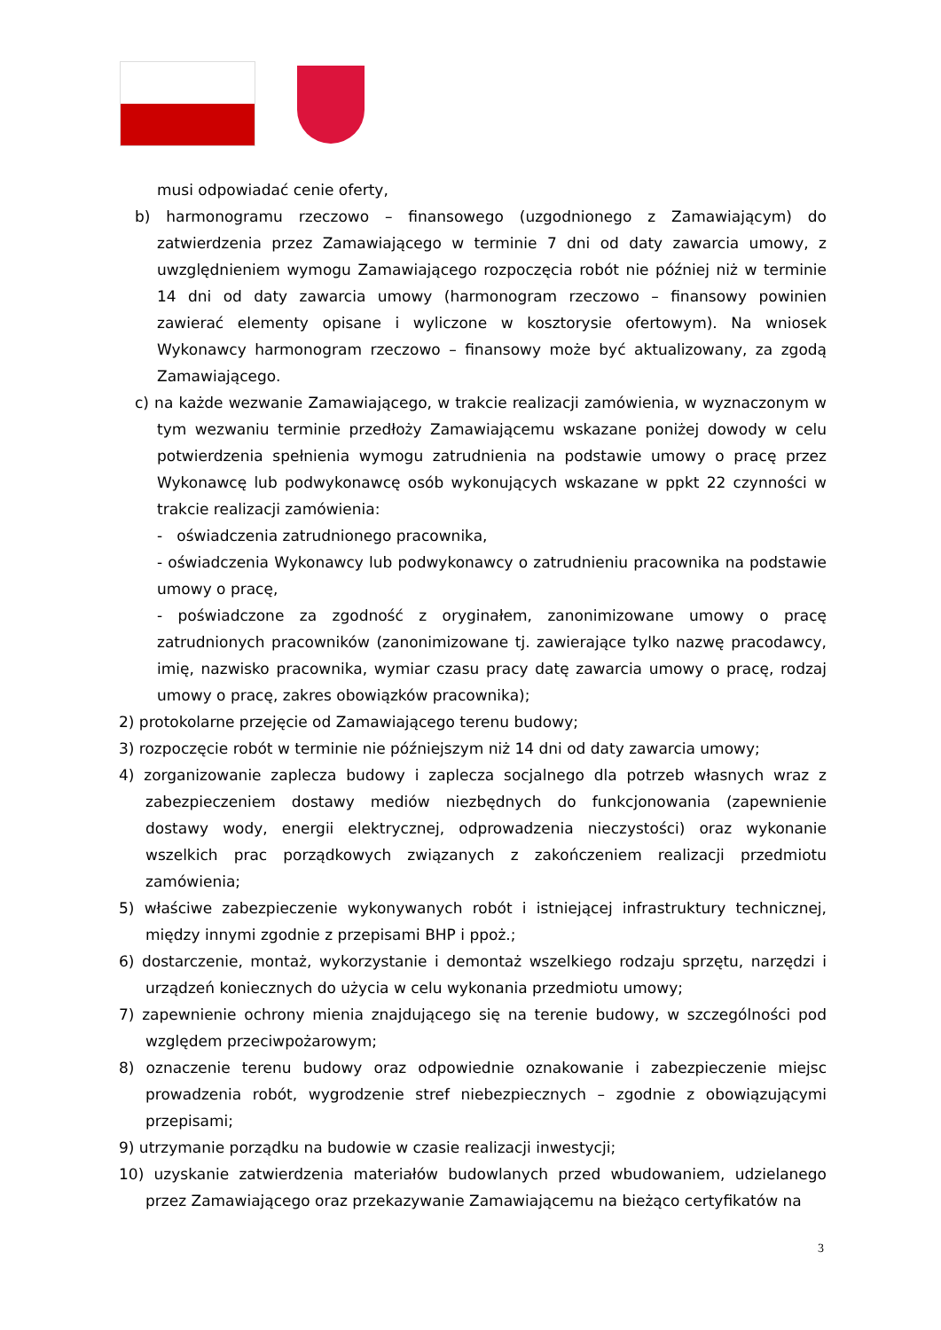musi odpowiadać cenie oferty,
b) harmonogramu rzeczowo – finansowego (uzgodnionego z Zamawiającym) do zatwierdzenia przez Zamawiającego w terminie 7 dni od daty zawarcia umowy, z uwzględnieniem wymogu Zamawiającego rozpoczęcia robót nie później niż w terminie 14 dni od daty zawarcia umowy (harmonogram rzeczowo – finansowy powinien zawierać elementy opisane i wyliczone w kosztorysie ofertowym). Na wniosek Wykonawcy harmonogram rzeczowo – finansowy może być aktualizowany, za zgodą Zamawiającego.
c) na każde wezwanie Zamawiającego, w trakcie realizacji zamówienia, w wyznaczonym w tym wezwaniu terminie przedłoży Zamawiającemu wskazane poniżej dowody w celu potwierdzenia spełnienia wymogu zatrudnienia na podstawie umowy o pracę przez Wykonawcę lub podwykonawcę osób wykonujących wskazane w ppkt 22 czynności w trakcie realizacji zamówienia:
- oświadczenia zatrudnionego pracownika,
- oświadczenia Wykonawcy lub podwykonawcy o zatrudnieniu pracownika na podstawie umowy o pracę,
- poświadczone za zgodność z oryginałem, zanonimizowane umowy o pracę zatrudnionych pracowników (zanonimizowane tj. zawierające tylko nazwę pracodawcy, imię, nazwisko pracownika, wymiar czasu pracy datę zawarcia umowy o pracę, rodzaj umowy o pracę, zakres obowiązków pracownika);
2) protokolarne przejęcie od Zamawiającego terenu budowy;
3) rozpoczęcie robót w terminie nie późniejszym niż 14 dni od daty zawarcia umowy;
4) zorganizowanie zaplecza budowy i zaplecza socjalnego dla potrzeb własnych wraz z zabezpieczeniem dostawy mediów niezbędnych do funkcjonowania (zapewnienie dostawy wody, energii elektrycznej, odprowadzenia nieczystości) oraz wykonanie wszelkich prac porządkowych związanych z zakończeniem realizacji przedmiotu zamówienia;
5) właściwe zabezpieczenie wykonywanych robót i istniejącej infrastruktury technicznej, między innymi zgodnie z przepisami BHP i ppoż.;
6) dostarczenie, montaż, wykorzystanie i demontaż wszelkiego rodzaju sprzętu, narzędzi i urządzeń koniecznych do użycia w celu wykonania przedmiotu umowy;
7) zapewnienie ochrony mienia znajdującego się na terenie budowy, w szczególności pod względem przeciwpożarowym;
8) oznaczenie terenu budowy oraz odpowiednie oznakowanie i zabezpieczenie miejsc prowadzenia robót, wygrodzenie stref niebezpiecznych – zgodnie z obowiązującymi przepisami;
9) utrzymanie porządku na budowie w czasie realizacji inwestycji;
10) uzyskanie zatwierdzenia materiałów budowlanych przed wbudowaniem, udzielanego przez Zamawiającego oraz przekazywanie Zamawiającemu na bieżąco certyfikatów na
3